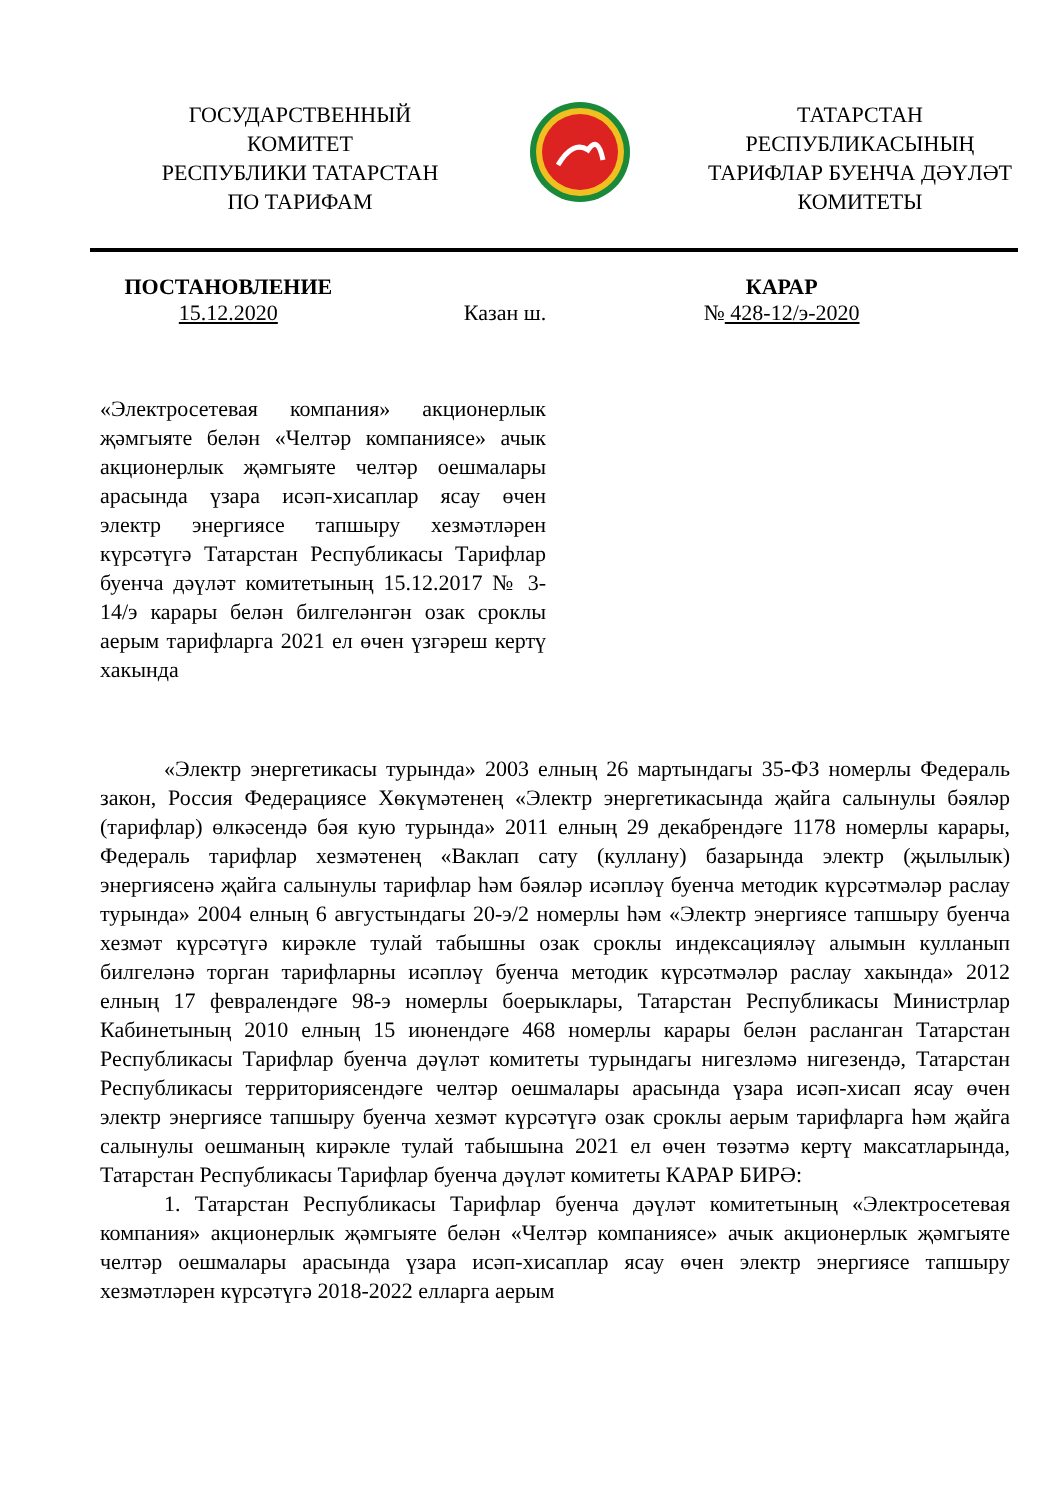ГОСУДАРСТВЕННЫЙ
КОМИТЕТ
РЕСПУБЛИКИ ТАТАРСТАН
ПО ТАРИФАМ
ТАТАРСТАН
РЕСПУБЛИКАСЫНЫҢ
ТАРИФЛАР БУЕНЧА ДӘҮЛӘТ
КОМИТЕТЫ
ПОСТАНОВЛЕНИЕ
15.12.2020
Казан ш. КАРАР
№ 428-12/э-2020
«Электросетевая компания» акционерлык җәмгыяте белән «Челтәр компаниясе» ачык акционерлык җәмгыяте челтәр оешмалары арасында үзара исәп-хисаплар ясау өчен электр энергиясе тапшыру хезмәтләрен күрсәтүгә Татарстан Республикасы Тарифлар буенча дәүләт комитетының 15.12.2017 № 3-14/э карары белән билгеләнгән озак сроклы аерым тарифларга 2021 ел өчен үзгәреш кертү хакында
«Электр энергетикасы турында» 2003 елның 26 мартындагы 35-ФЗ номерлы Федераль закон, Россия Федерациясе Хөкүмәтенең «Электр энергетикасында җайга салынулы бәяләр (тарифлар) өлкәсендә бәя кую турында» 2011 елның 29 декабрендәге 1178 номерлы карары, Федераль тарифлар хезмәтенең «Ваклап сату (куллану) базарында электр (җылылык) энергиясенә җайга салынулы тарифлар һәм бәяләр исәпләү буенча методик күрсәтмәләр раслау турында» 2004 елның 6 августындагы 20-э/2 номерлы һәм «Электр энергиясе тапшыру буенча хезмәт күрсәтүгә кирәкле тулай табышны озак сроклы индексацияләү алымын кулланып билгеләнә торган тарифларны исәпләү буенча методик күрсәтмәләр раслау хакында» 2012 елның 17 февралендәге 98-э номерлы боерыклары, Татарстан Республикасы Министрлар Кабинетының 2010 елның 15 июнендәге 468 номерлы карары белән расланган Татарстан Республикасы Тарифлар буенча дәүләт комитеты турындагы нигезләмә нигезендә, Татарстан Республикасы территориясендәге челтәр оешмалары арасында үзара исәп-хисап ясау өчен электр энергиясе тапшыру буенча хезмәт күрсәтүгә озак сроклы аерым тарифларга һәм җайга салынулы оешманың кирәкле тулай табышына 2021 ел өчен төзәтмә кертү максатларында, Татарстан Республикасы Тарифлар буенча дәүләт комитеты КАРАР БИРӘ:
1. Татарстан Республикасы Тарифлар буенча дәүләт комитетының «Электросетевая компания» акционерлык җәмгыяте белән «Челтәр компаниясе» ачык акционерлык җәмгыяте челтәр оешмалары арасында үзара исәп-хисаплар ясау өчен электр энергиясе тапшыру хезмәтләрен күрсәтүгә 2018-2022 елларга аерым